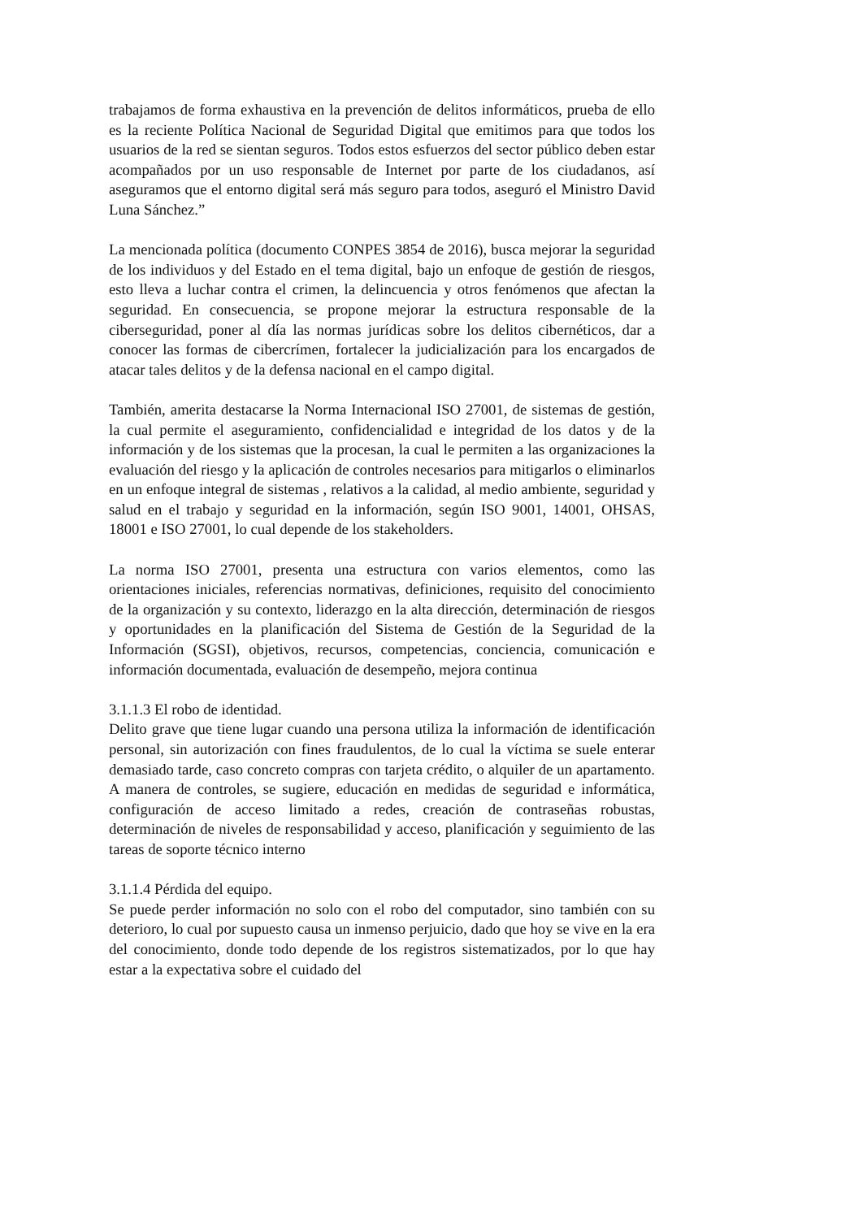trabajamos de forma exhaustiva en la prevención de delitos informáticos, prueba de ello es la reciente Política Nacional de Seguridad Digital que emitimos para que todos los usuarios de la red se sientan seguros. Todos estos esfuerzos del sector público deben estar acompañados por un uso responsable de Internet por parte de los ciudadanos, así aseguramos que el entorno digital será más seguro para todos, aseguró el Ministro David Luna Sánchez.”
La mencionada política (documento CONPES 3854 de 2016), busca mejorar la seguridad de los individuos y del Estado en el tema digital, bajo un enfoque de gestión de riesgos, esto lleva a luchar contra el crimen, la delincuencia y otros fenómenos que afectan la seguridad. En consecuencia, se propone mejorar la estructura responsable de la ciberseguridad, poner al día las normas jurídicas sobre los delitos cibernéticos, dar a conocer las formas de cibercrímen, fortalecer la judicialización para los encargados de atacar tales delitos y de la defensa nacional en el campo digital.
También, amerita destacarse la Norma Internacional ISO 27001, de sistemas de gestión, la cual permite el aseguramiento, confidencialidad e integridad de los datos y de la información y de los sistemas que la procesan, la cual le permiten a las organizaciones la evaluación del riesgo y la aplicación de controles necesarios para mitigarlos o eliminarlos en un enfoque integral de sistemas , relativos a la calidad, al medio ambiente, seguridad y salud en el trabajo y seguridad en la información, según ISO 9001, 14001, OHSAS, 18001 e ISO 27001, lo cual depende de los stakeholders.
La norma ISO 27001, presenta una estructura con varios elementos, como las orientaciones iniciales, referencias normativas, definiciones, requisito del conocimiento de la organización y su contexto, liderazgo en la alta dirección, determinación de riesgos y oportunidades en la planificación del Sistema de Gestión de la Seguridad de la Información (SGSI), objetivos, recursos, competencias, conciencia, comunicación e información documentada, evaluación de desempeño, mejora continua
3.1.1.3 El robo de identidad.
Delito grave que tiene lugar cuando una persona utiliza la información de identificación personal, sin autorización con fines fraudulentos, de lo cual la víctima se suele enterar demasiado tarde, caso concreto compras con tarjeta crédito, o alquiler de un apartamento. A manera de controles, se sugiere, educación en medidas de seguridad e informática, configuración de acceso limitado a redes, creación de contraseñas robustas, determinación de niveles de responsabilidad y acceso, planificación y seguimiento de las tareas de soporte técnico interno
3.1.1.4 Pérdida del equipo.
Se puede perder información no solo con el robo del computador, sino también con su deterioro, lo cual por supuesto causa un inmenso perjuicio, dado que hoy se vive en la era del conocimiento, donde todo depende de los registros sistematizados, por lo que hay estar a la expectativa sobre el cuidado del